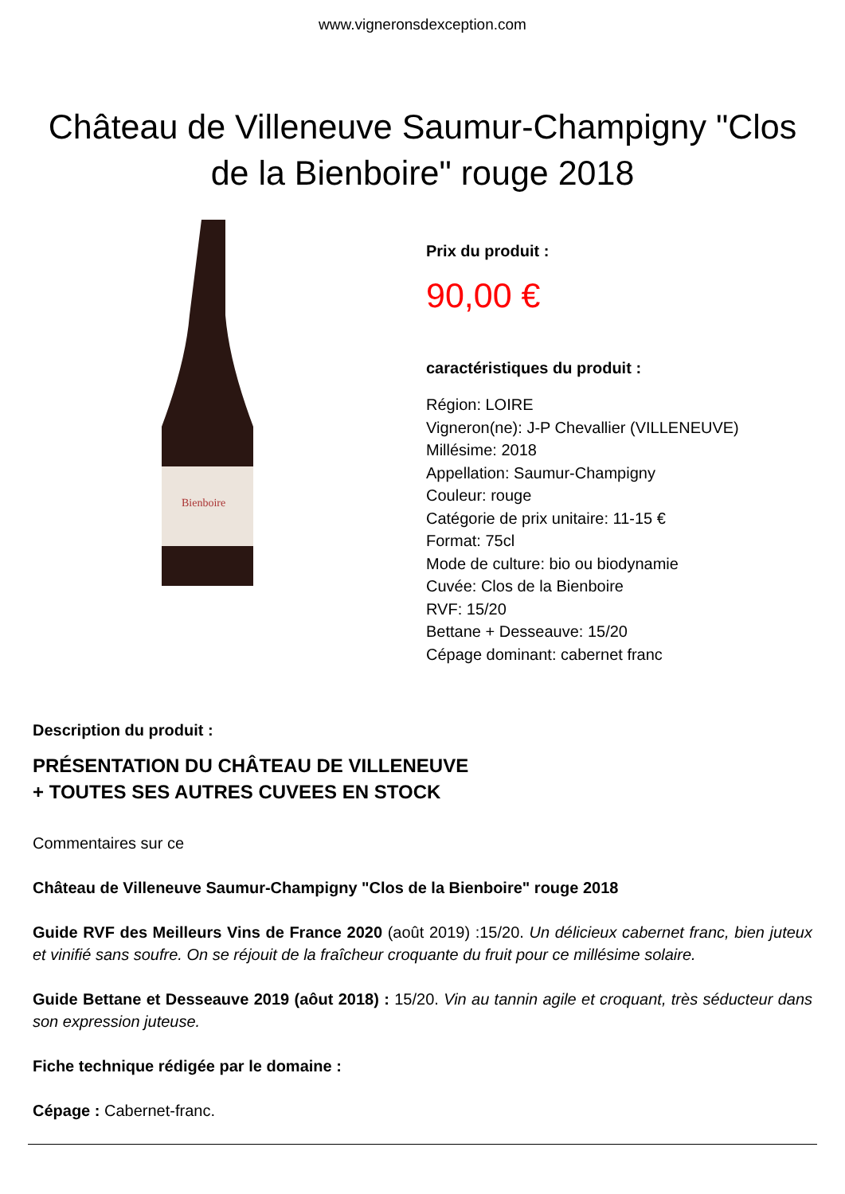www.vigneronsdexception.com
Château de Villeneuve Saumur-Champigny "Clos de la Bienboire" rouge 2018
Bienboire
Prix du produit :
90,00 €
caractéristiques du produit :
Région: LOIRE
Vigneron(ne): J-P Chevallier (VILLENEUVE)
Millésime: 2018
Appellation: Saumur-Champigny
Couleur: rouge
Catégorie de prix unitaire: 11-15 €
Format: 75cl
Mode de culture: bio ou biodynamie
Cuvée: Clos de la Bienboire
RVF: 15/20
Bettane + Desseauve: 15/20
Cépage dominant: cabernet franc
Description du produit :
PRÉSENTATION DU CHÂTEAU DE VILLENEUVE
+ TOUTES SES AUTRES CUVEES EN STOCK
Commentaires sur ce
Château de Villeneuve Saumur-Champigny "Clos de la Bienboire" rouge 2018
Guide RVF des Meilleurs Vins de France 2020 (août 2019) :15/20. Un délicieux cabernet franc, bien juteux et vinifié sans soufre. On se réjouit de la fraîcheur croquante du fruit pour ce millésime solaire.
Guide Bettane et Desseauve 2019 (aôut 2018) : 15/20. Vin au tannin agile et croquant, très séducteur dans son expression juteuse.
Fiche technique rédigée par le domaine :
Cépage : Cabernet-franc.